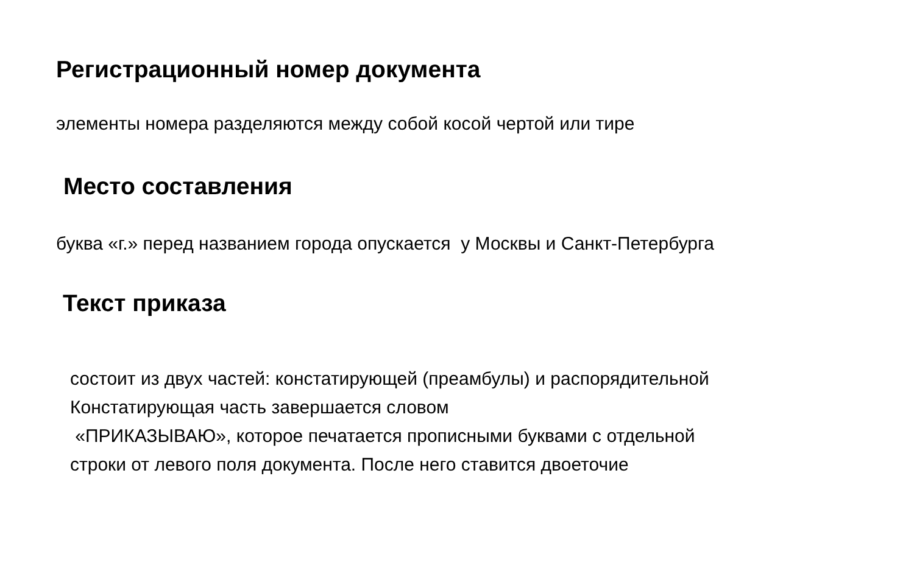Регистрационный номер документа
элементы номера разделяются между собой косой чертой или тире
Место составления
буква «г.» перед названием города опускается у Москвы и Санкт-Петербурга
Текст приказа
состоит из двух частей: констатирующей (преамбулы) и распорядительной
Констатирующая часть завершается словом
«ПРИКАЗЫВАЮ», которое печатается прописными буквами с отдельной
строки от левого поля документа. После него ставится двоеточие